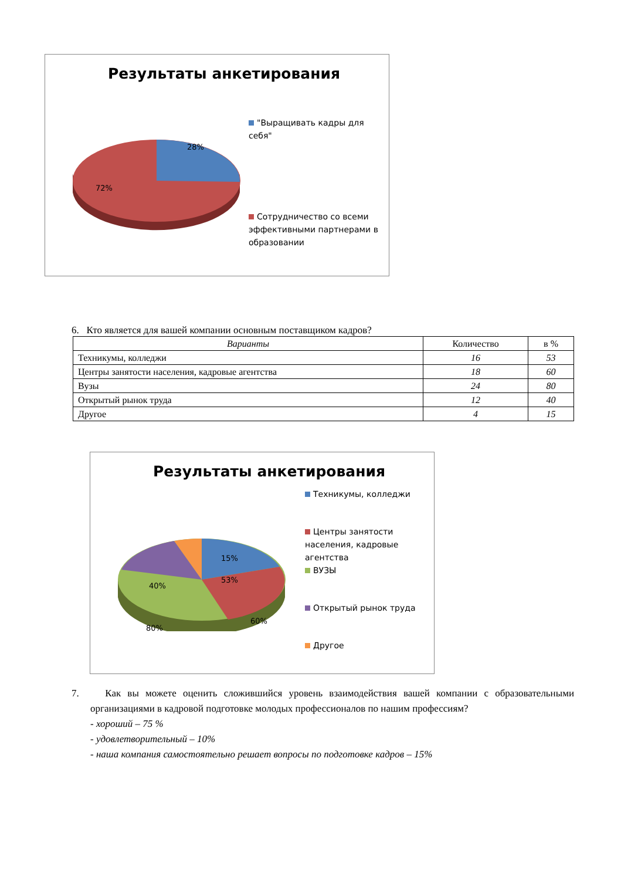Результаты анкетирования
28%
72%
"Выращивать кадры для себя"
Сотрудничество со всеми эффективными партнерами в образовании
6. Кто является для вашей компании основным поставщиком кадров?
| Варианты | Количество | в % |
| --- | --- | --- |
| Техникумы, колледжи | 16 | 53 |
| Центры занятости населения, кадровые агентства | 18 | 60 |
| Вузы | 24 | 80 |
| Открытый рынок труда | 12 | 40 |
| Другое | 4 | 15 |
Результаты анкетирования
15%
53%
40%
60%
80%
Техникумы, колледжи
Центры занятости населения, кадровые агентства
ВУЗЫ
Открытый рынок труда
Другое
7. Как вы можете оценить сложившийся уровень взаимодействия вашей компании с образовательными организациями в кадровой подготовке молодых профессионалов по нашим профессиям?
- хороший – 75 %
- удовлетворительный – 10%
- наша компания самостоятельно решает вопросы по подготовке кадров – 15%